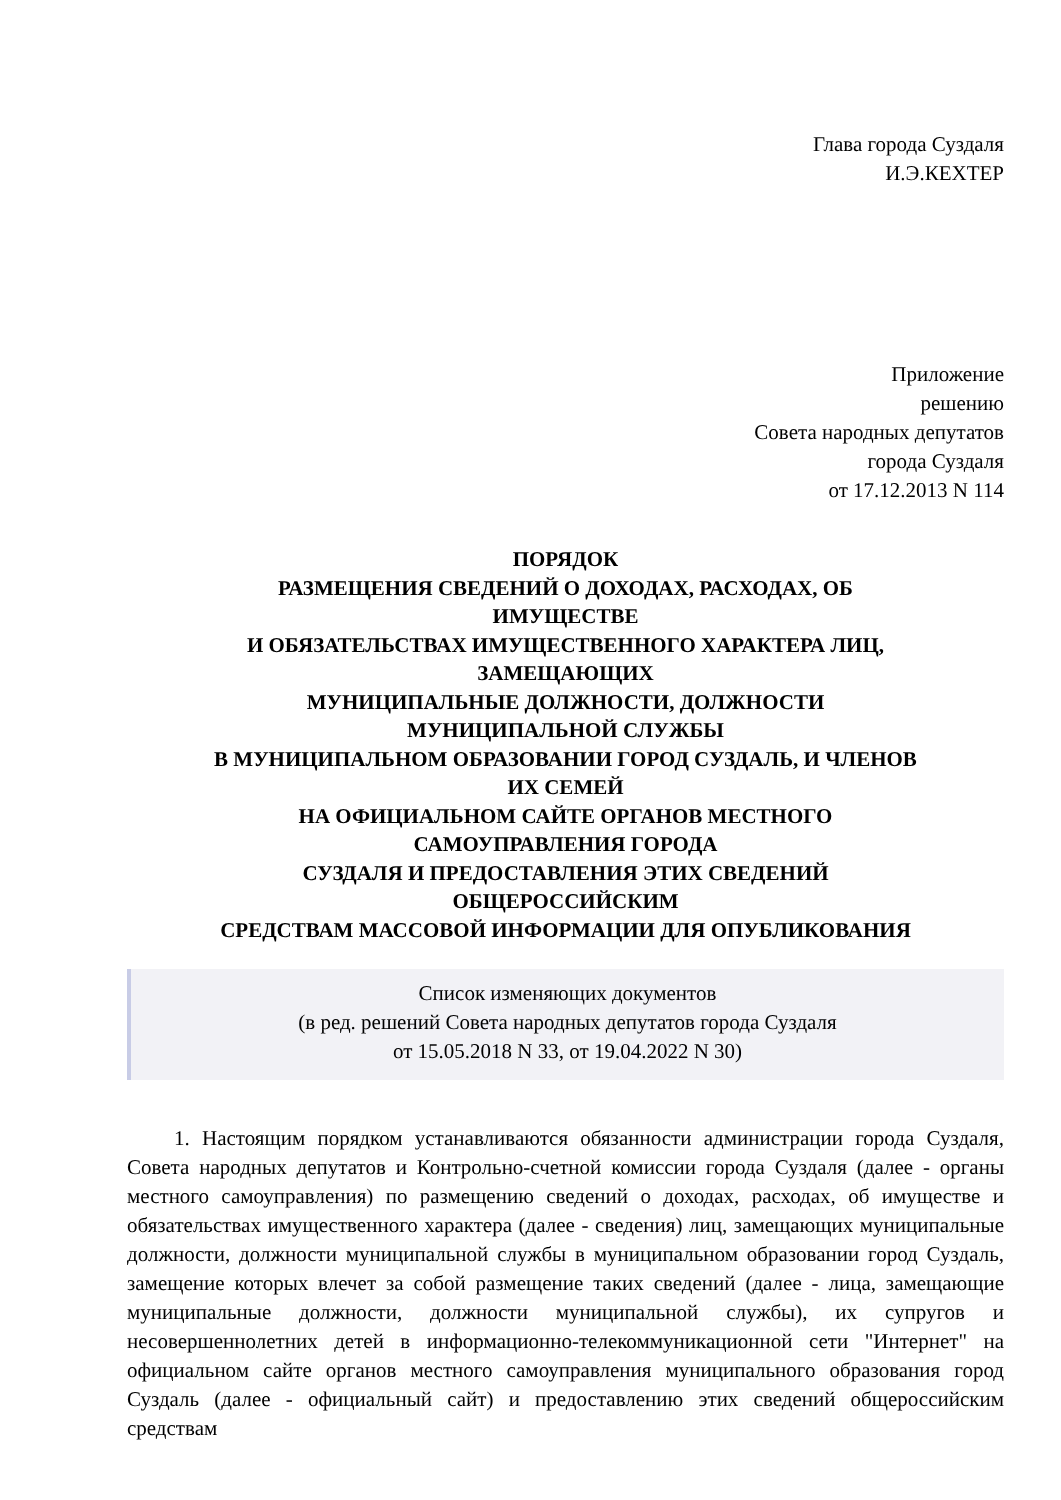Глава города Суздаля
И.Э.КЕХТЕР
Приложение
решению
Совета народных депутатов
города Суздаля
от 17.12.2013 N 114
ПОРЯДОК
РАЗМЕЩЕНИЯ СВЕДЕНИЙ О ДОХОДАХ, РАСХОДАХ, ОБ
ИМУЩЕСТВЕ
И ОБЯЗАТЕЛЬСТВАХ ИМУЩЕСТВЕННОГО ХАРАКТЕРА ЛИЦ,
ЗАМЕЩАЮЩИХ
МУНИЦИПАЛЬНЫЕ ДОЛЖНОСТИ, ДОЛЖНОСТИ
МУНИЦИПАЛЬНОЙ СЛУЖБЫ
В МУНИЦИПАЛЬНОМ ОБРАЗОВАНИИ ГОРОД СУЗДАЛЬ, И ЧЛЕНОВ
ИХ СЕМЕЙ
НА ОФИЦИАЛЬНОМ САЙТЕ ОРГАНОВ МЕСТНОГО
САМОУПРАВЛЕНИЯ ГОРОДА
СУЗДАЛЯ И ПРЕДОСТАВЛЕНИЯ ЭТИХ СВЕДЕНИЙ
ОБЩЕРОССИЙСКИМ
СРЕДСТВАМ МАССОВОЙ ИНФОРМАЦИИ ДЛЯ ОПУБЛИКОВАНИЯ
Список изменяющих документов
(в ред. решений Совета народных депутатов города Суздаля
от 15.05.2018 N 33, от 19.04.2022 N 30)
1. Настоящим порядком устанавливаются обязанности администрации города Суздаля, Совета народных депутатов и Контрольно-счетной комиссии города Суздаля (далее - органы местного самоуправления) по размещению сведений о доходах, расходах, об имуществе и обязательствах имущественного характера (далее - сведения) лиц, замещающих муниципальные должности, должности муниципальной службы в муниципальном образовании город Суздаль, замещение которых влечет за собой размещение таких сведений (далее - лица, замещающие муниципальные должности, должности муниципальной службы), их супругов и несовершеннолетних детей в информационно-телекоммуникационной сети "Интернет" на официальном сайте органов местного самоуправления муниципального образования город Суздаль (далее - официальный сайт) и предоставлению этих сведений общероссийским средствам